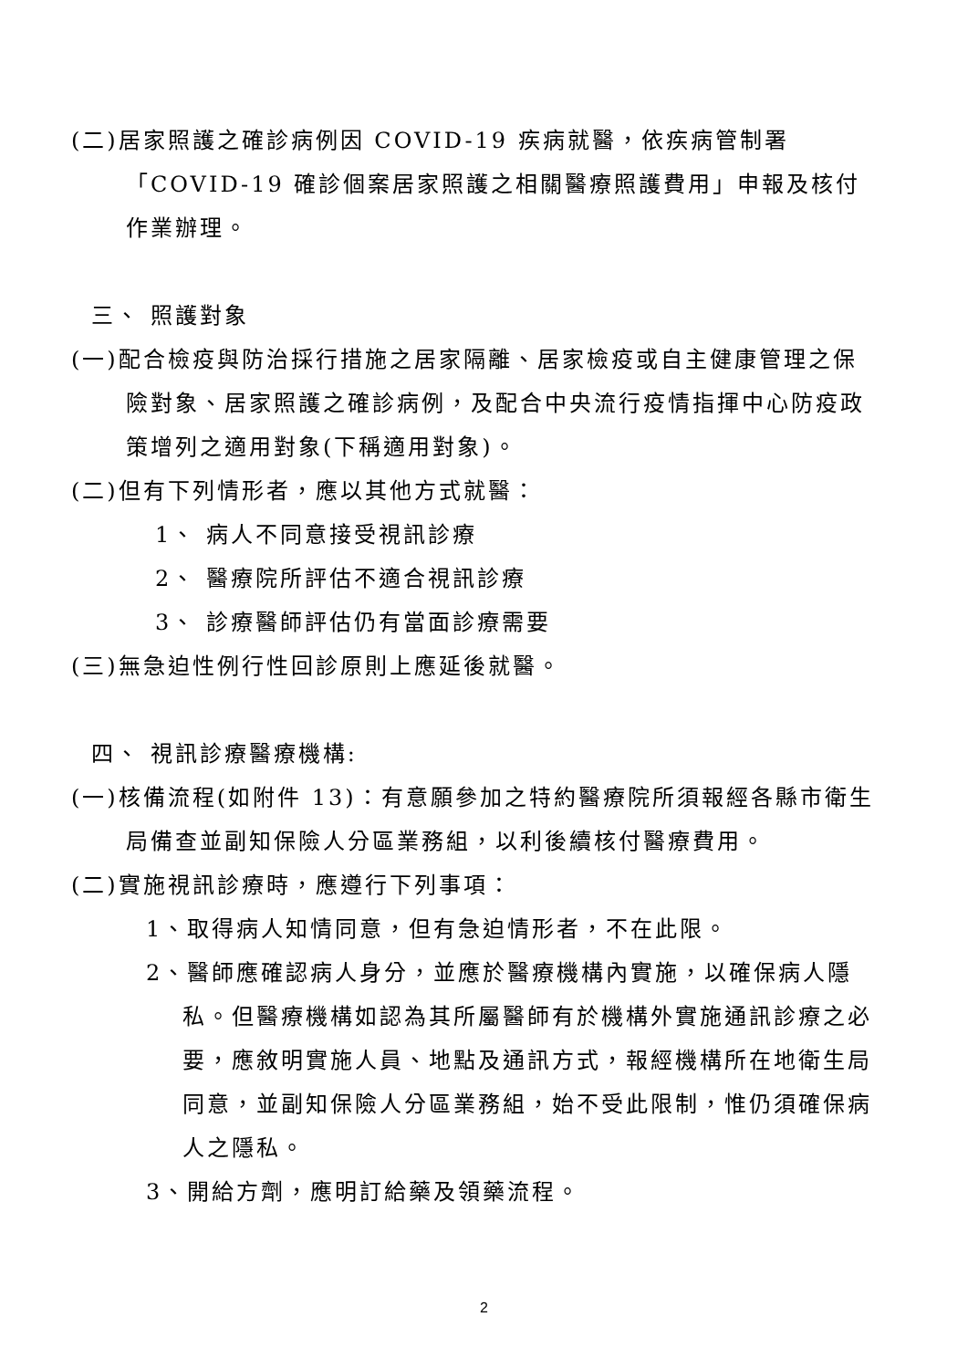(二)居家照護之確診病例因 COVID-19 疾病就醫，依疾病管制署「COVID-19 確診個案居家照護之相關醫療照護費用」申報及核付作業辦理。
三、 照護對象
(一)配合檢疫與防治採行措施之居家隔離、居家檢疫或自主健康管理之保險對象、居家照護之確診病例，及配合中央流行疫情指揮中心防疫政策增列之適用對象(下稱適用對象)。
(二)但有下列情形者，應以其他方式就醫：
1、 病人不同意接受視訊診療
2、 醫療院所評估不適合視訊診療
3、 診療醫師評估仍有當面診療需要
(三)無急迫性例行性回診原則上應延後就醫。
四、 視訊診療醫療機構:
(一)核備流程(如附件 13)：有意願參加之特約醫療院所須報經各縣市衛生局備查並副知保險人分區業務組，以利後續核付醫療費用。
(二)實施視訊診療時，應遵行下列事項：
1、取得病人知情同意，但有急迫情形者，不在此限。
2、醫師應確認病人身分，並應於醫療機構內實施，以確保病人隱私。但醫療機構如認為其所屬醫師有於機構外實施通訊診療之必要，應敘明實施人員、地點及通訊方式，報經機構所在地衛生局同意，並副知保險人分區業務組，始不受此限制，惟仍須確保病人之隱私。
3、開給方劑，應明訂給藥及領藥流程。
2